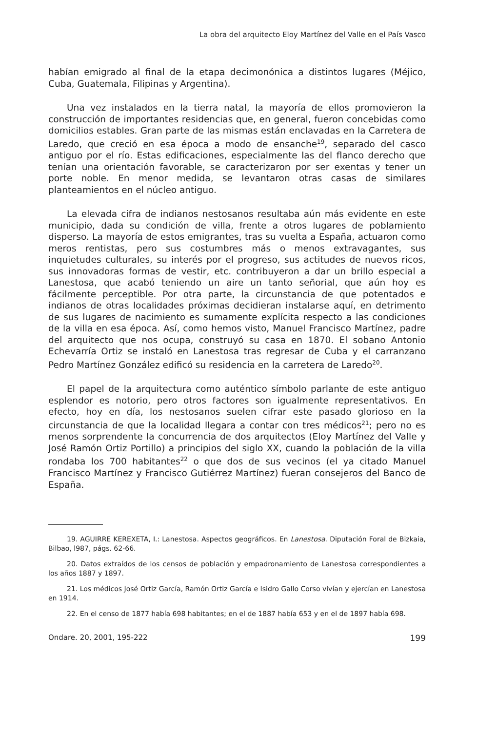La obra del arquitecto Eloy Martínez del Valle en el País Vasco
habían emigrado al final de la etapa decimonónica a distintos lugares (Méjico, Cuba, Guatemala, Filipinas y Argentina).
Una vez instalados en la tierra natal, la mayoría de ellos promovieron la construcción de importantes residencias que, en general, fueron concebidas como domicilios estables. Gran parte de las mismas están enclavadas en la Carretera de Laredo, que creció en esa época a modo de ensanche<sup>19</sup>, separado del casco antiguo por el río. Estas edificaciones, especialmente las del flanco derecho que tenían una orientación favorable, se caracterizaron por ser exentas y tener un porte noble. En menor medida, se levantaron otras casas de similares planteamientos en el núcleo antiguo.
La elevada cifra de indianos nestosanos resultaba aún más evidente en este municipio, dada su condición de villa, frente a otros lugares de poblamiento disperso. La mayoría de estos emigrantes, tras su vuelta a España, actuaron como meros rentistas, pero sus costumbres más o menos extravagantes, sus inquietudes culturales, su interés por el progreso, sus actitudes de nuevos ricos, sus innovadoras formas de vestir, etc. contribuyeron a dar un brillo especial a Lanestosa, que acabó teniendo un aire un tanto señorial, que aún hoy es fácilmente perceptible. Por otra parte, la circunstancia de que potentados e indianos de otras localidades próximas decidieran instalarse aquí, en detrimento de sus lugares de nacimiento es sumamente explícita respecto a las condiciones de la villa en esa época. Así, como hemos visto, Manuel Francisco Martínez, padre del arquitecto que nos ocupa, construyó su casa en 1870. El sobano Antonio Echevarría Ortiz se instaló en Lanestosa tras regresar de Cuba y el carranzano Pedro Martínez González edificó su residencia en la carretera de Laredo<sup>20</sup>.
El papel de la arquitectura como auténtico símbolo parlante de este antiguo esplendor es notorio, pero otros factores son igualmente representativos. En efecto, hoy en día, los nestosanos suelen cifrar este pasado glorioso en la circunstancia de que la localidad llegara a contar con tres médicos<sup>21</sup>; pero no es menos sorprendente la concurrencia de dos arquitectos (Eloy Martínez del Valle y José Ramón Ortiz Portillo) a principios del siglo XX, cuando la población de la villa rondaba los 700 habitantes<sup>22</sup> o que dos de sus vecinos (el ya citado Manuel Francisco Martínez y Francisco Gutiérrez Martínez) fueran consejeros del Banco de España.
19. AGUIRRE KEREXETA, I.: Lanestosa. Aspectos geográficos. En Lanestosa. Diputación Foral de Bizkaia, Bilbao, l987, págs. 62-66.
20. Datos extraídos de los censos de población y empadronamiento de Lanestosa correspondientes a los años 1887 y 1897.
21. Los médicos José Ortiz García, Ramón Ortiz García e Isidro Gallo Corso vivían y ejercían en Lanestosa en 1914.
22. En el censo de 1877 había 698 habitantes; en el de 1887 había 653 y en el de 1897 había 698.
Ondare. 20, 2001, 195-222 199